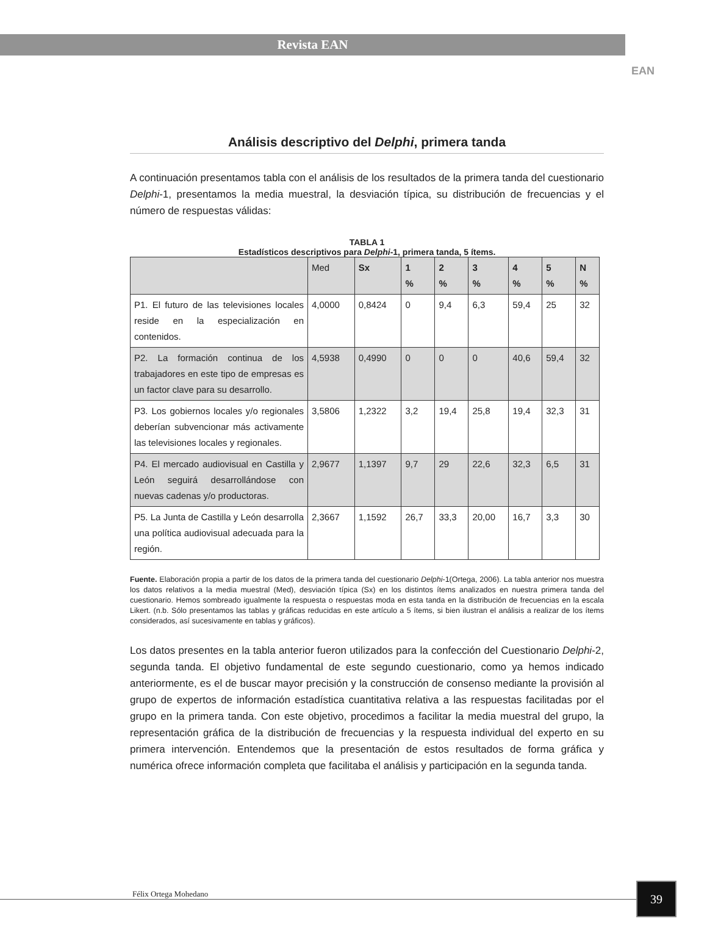Revista EAN
EAN
Análisis descriptivo del Delphi, primera tanda
A continuación presentamos tabla con el análisis de los resultados de la primera tanda del cuestionario Delphi-1, presentamos la media muestral, la desviación típica, su distribución de frecuencias y el número de respuestas válidas:
TABLA 1
Estadísticos descriptivos para Delphi-1, primera tanda, 5 ítems.
| | Med | Sx | 1 % | 2 % | 3 % | 4 % | 5 % | N % |
| --- | --- | --- | --- | --- | --- | --- | --- | --- |
| P1. El futuro de las televisiones locales reside en la especialización en contenidos. | 4,0000 | 0,8424 | 0 | 9,4 | 6,3 | 59,4 | 25 | 32 |
| P2. La formación continua de los trabajadores en este tipo de empresas es un factor clave para su desarrollo. | 4,5938 | 0,4990 | 0 | 0 | 0 | 40,6 | 59,4 | 32 |
| P3. Los gobiernos locales y/o regionales deberían subvencionar más activamente las televisiones locales y regionales. | 3,5806 | 1,2322 | 3,2 | 19,4 | 25,8 | 19,4 | 32,3 | 31 |
| P4. El mercado audiovisual en Castilla y León seguirá desarrollándose con nuevas cadenas y/o productoras. | 2,9677 | 1,1397 | 9,7 | 29 | 22,6 | 32,3 | 6,5 | 31 |
| P5. La Junta de Castilla y León desarrolla una política audiovisual adecuada para la región. | 2,3667 | 1,1592 | 26,7 | 33,3 | 20,00 | 16,7 | 3,3 | 30 |
Fuente. Elaboración propia a partir de los datos de la primera tanda del cuestionario Delphi-1(Ortega, 2006). La tabla anterior nos muestra los datos relativos a la media muestral (Med), desviación típica (Sx) en los distintos ítems analizados en nuestra primera tanda del cuestionario. Hemos sombreado igualmente la respuesta o respuestas moda en esta tanda en la distribución de frecuencias en la escala Likert. (n.b. Sólo presentamos las tablas y gráficas reducidas en este artículo a 5 ítems, si bien ilustran el análisis a realizar de los ítems considerados, así sucesivamente en tablas y gráficos).
Los datos presentes en la tabla anterior fueron utilizados para la confección del Cuestionario Delphi-2, segunda tanda. El objetivo fundamental de este segundo cuestionario, como ya hemos indicado anteriormente, es el de buscar mayor precisión y la construcción de consenso mediante la provisión al grupo de expertos de información estadística cuantitativa relativa a las respuestas facilitadas por el grupo en la primera tanda. Con este objetivo, procedimos a facilitar la media muestral del grupo, la representación gráfica de la distribución de frecuencias y la respuesta individual del experto en su primera intervención. Entendemos que la presentación de estos resultados de forma gráfica y numérica ofrece información completa que facilitaba el análisis y participación en la segunda tanda.
Félix Ortega Mohedano 39